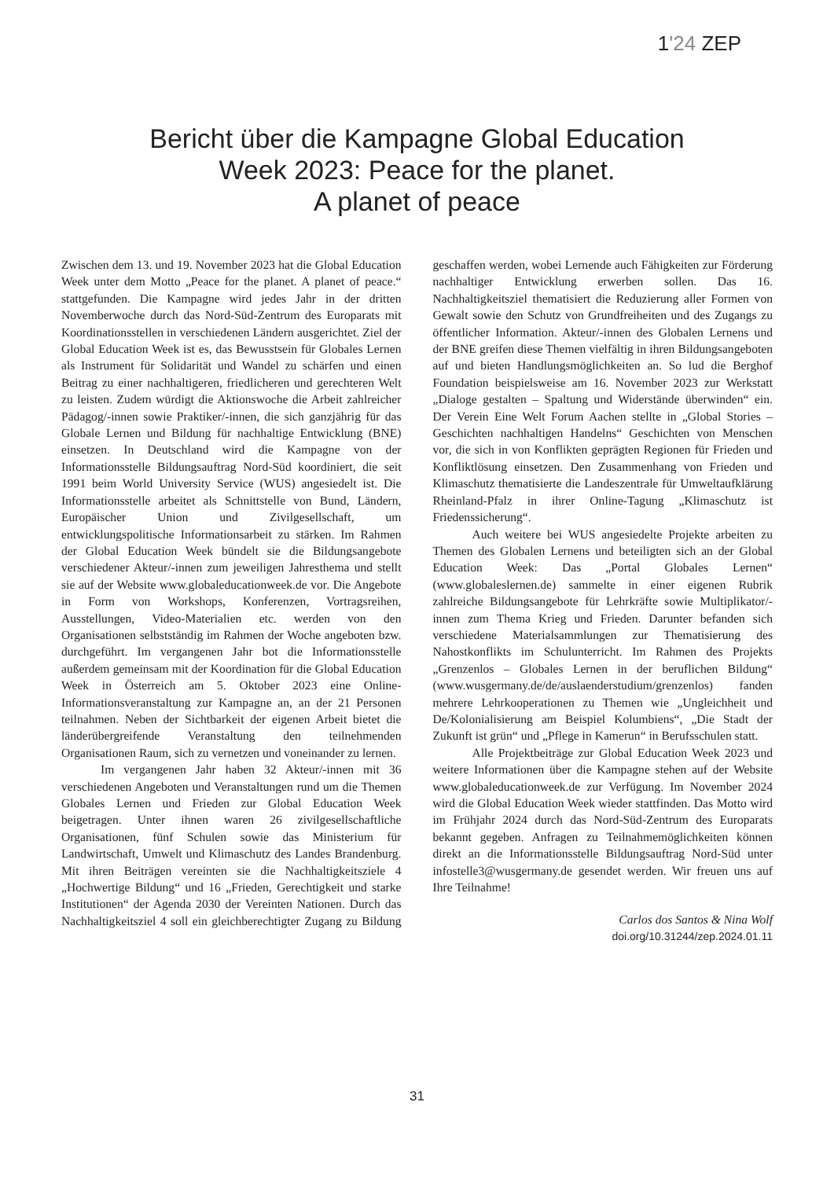1'24 ZEP
Bericht über die Kampagne Global Education
Week 2023: Peace for the planet.
A planet of peace
Zwischen dem 13. und 19. November 2023 hat die Global Education Week unter dem Motto „Peace for the planet. A planet of peace.“ stattgefunden. Die Kampagne wird jedes Jahr in der dritten Novemberwoche durch das Nord-Süd-Zentrum des Europarats mit Koordinationsstellen in verschiedenen Ländern ausgerichtet. Ziel der Global Education Week ist es, das Bewusstsein für Globales Lernen als Instrument für Solidarität und Wandel zu schärfen und einen Beitrag zu einer nachhaltigeren, friedlicheren und gerechteren Welt zu leisten. Zudem würdigt die Aktionswoche die Arbeit zahlreicher Pädagog/-innen sowie Praktiker/-innen, die sich ganzjährig für das Globale Lernen und Bildung für nachhaltige Entwicklung (BNE) einsetzen. In Deutschland wird die Kampagne von der Informationsstelle Bildungsauftrag Nord-Süd koordiniert, die seit 1991 beim World University Service (WUS) angesiedelt ist. Die Informationsstelle arbeitet als Schnittstelle von Bund, Ländern, Europäischer Union und Zivilgesellschaft, um entwicklungspolitische Informationsarbeit zu stärken. Im Rahmen der Global Education Week bündelt sie die Bildungsangebote verschiedener Akteur/-innen zum jeweiligen Jahresthema und stellt sie auf der Website www.globaleducationweek.de vor. Die Angebote in Form von Workshops, Konferenzen, Vortragsreihen, Ausstellungen, Video-Materialien etc. werden von den Organisationen selbstständig im Rahmen der Woche angeboten bzw. durchgeführt. Im vergangenen Jahr bot die Informationsstelle außerdem gemeinsam mit der Koordination für die Global Education Week in Österreich am 5. Oktober 2023 eine Online-Informationsveranstaltung zur Kampagne an, an der 21 Personen teilnahmen. Neben der Sichtbarkeit der eigenen Arbeit bietet die länderübergreifende Veranstaltung den teilnehmenden Organisationen Raum, sich zu vernetzen und voneinander zu lernen.
Im vergangenen Jahr haben 32 Akteur/-innen mit 36 verschiedenen Angeboten und Veranstaltungen rund um die Themen Globales Lernen und Frieden zur Global Education Week beigetragen. Unter ihnen waren 26 zivilgesellschaftliche Organisationen, fünf Schulen sowie das Ministerium für Landwirtschaft, Umwelt und Klimaschutz des Landes Brandenburg. Mit ihren Beiträgen vereinten sie die Nachhaltigkeitsziele 4 „Hochwertige Bildung“ und 16 „Frieden, Gerechtigkeit und starke Institutionen“ der Agenda 2030 der Vereinten Nationen. Durch das Nachhaltigkeitsziel 4 soll ein gleichberechtigter Zugang zu Bildung geschaffen werden, wobei Lernende auch Fähigkeiten zur Förderung nachhaltiger Entwicklung erwerben sollen. Das 16. Nachhaltigkeitsziel thematisiert die Reduzierung aller Formen von Gewalt sowie den Schutz von Grundfreiheiten und des Zugangs zu öffentlicher Information. Akteur/-innen des Globalen Lernens und der BNE greifen diese Themen vielfältig in ihren Bildungsangeboten auf und bieten Handlungsmöglichkeiten an. So lud die Berghof Foundation beispielsweise am 16. November 2023 zur Werkstatt „Dialoge gestalten – Spaltung und Widerstände überwinden“ ein. Der Verein Eine Welt Forum Aachen stellte in „Global Stories – Geschichten nachhaltigen Handelns“ Geschichten von Menschen vor, die sich in von Konflikten geprägten Regionen für Frieden und Konfliktlösung einsetzen. Den Zusammenhang von Frieden und Klimaschutz thematisierte die Landeszentrale für Umweltaufklärung Rheinland-Pfalz in ihrer Online-Tagung „Klimaschutz ist Friedenssicherung“.
Auch weitere bei WUS angesiedelte Projekte arbeiten zu Themen des Globalen Lernens und beteiligten sich an der Global Education Week: Das „Portal Globales Lernen“ (www.globaleslernen.de) sammelte in einer eigenen Rubrik zahlreiche Bildungsangebote für Lehrkräfte sowie Multiplikator/-innen zum Thema Krieg und Frieden. Darunter befanden sich verschiedene Materialsammlungen zur Thematisierung des Nahostkonflikts im Schulunterricht. Im Rahmen des Projekts „Grenzenlos – Globales Lernen in der beruflichen Bildung“ (www.wusgermany.de/de/auslaenderstudium/grenzenlos) fanden mehrere Lehrkooperationen zu Themen wie „Ungleichheit und De/Kolonialisierung am Beispiel Kolumbiens“, „Die Stadt der Zukunft ist grün“ und „Pflege in Kamerun“ in Berufsschulen statt.
Alle Projektbeiträge zur Global Education Week 2023 und weitere Informationen über die Kampagne stehen auf der Website www.globaleducationweek.de zur Verfügung. Im November 2024 wird die Global Education Week wieder stattfinden. Das Motto wird im Frühjahr 2024 durch das Nord-Süd-Zentrum des Europarats bekannt gegeben. Anfragen zu Teilnahmemöglichkeiten können direkt an die Informationsstelle Bildungsauftrag Nord-Süd unter infostelle3@wusgermany.de gesendet werden. Wir freuen uns auf Ihre Teilnahme!
Carlos dos Santos & Nina Wolf
doi.org/10.31244/zep.2024.01.11
31